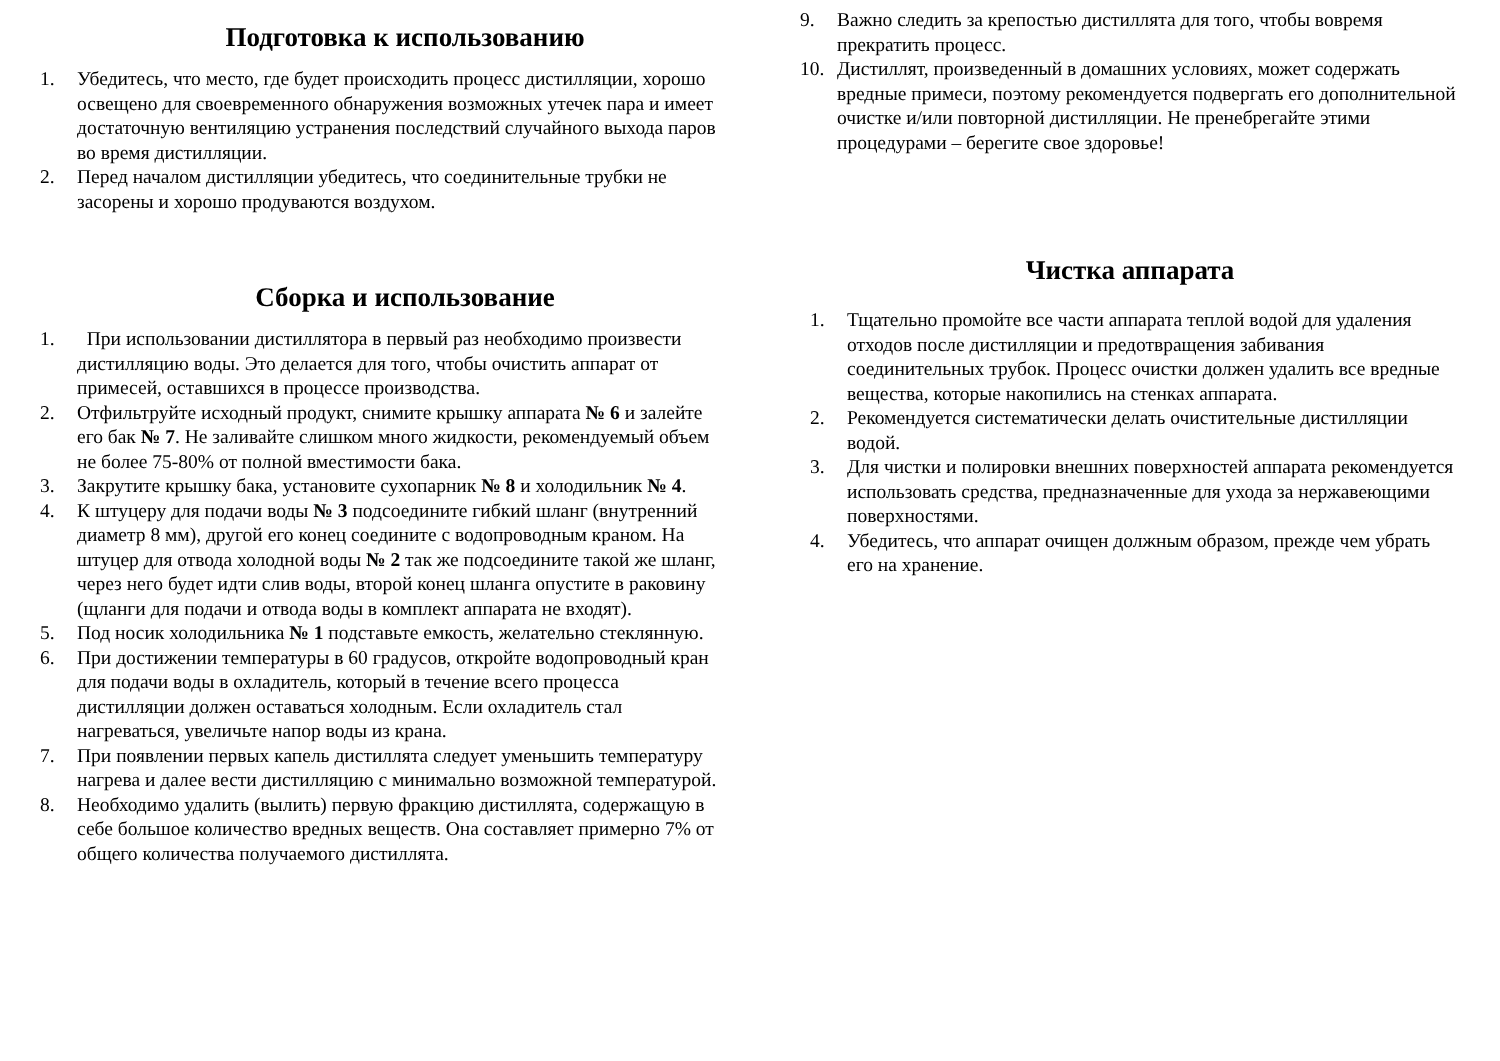Подготовка к использованию
1. Убедитесь, что место, где будет происходить процесс дистилляции, хорошо освещено для своевременного обнаружения возможных утечек пара и имеет достаточную вентиляцию устранения последствий случайного выхода паров во время дистилляции.
2. Перед началом дистилляции убедитесь, что соединительные трубки не засорены и хорошо продуваются воздухом.
Сборка и использование
1. При использовании дистиллятора в первый раз необходимо произвести дистилляцию воды. Это делается для того, чтобы очистить аппарат от примесей, оставшихся в процессе производства.
2. Отфильтруйте исходный продукт, снимите крышку аппарата № 6 и залейте его бак № 7. Не заливайте слишком много жидкости, рекомендуемый объем не более 75-80% от полной вместимости бака.
3. Закрутите крышку бака, установите сухопарник № 8 и холодильник № 4.
4. К штуцеру для подачи воды № 3 подсоедините гибкий шланг (внутренний диаметр 8 мм), другой его конец соедините с водопроводным краном. На штуцер для отвода холодной воды № 2 так же подсоедините такой же шланг, через него будет идти слив воды, второй конец шланга опустите в раковину (щланги для подачи и отвода воды в комплект аппарата не входят).
5. Под носик холодильника № 1 подставьте емкость, желательно стеклянную.
6. При достижении температуры в 60 градусов, откройте водопроводный кран для подачи воды в охладитель, который в течение всего процесса дистилляции должен оставаться холодным. Если охладитель стал нагреваться, увеличьте напор воды из крана.
7. При появлении первых капель дистиллята следует уменьшить температуру нагрева и далее вести дистилляцию с минимально возможной температурой.
8. Необходимо удалить (вылить) первую фракцию дистиллята, содержащую в себе большое количество вредных веществ. Она составляет примерно 7% от общего количества получаемого дистиллята.
9. Важно следить за крепостью дистиллята для того, чтобы вовремя прекратить процесс.
10. Дистиллят, произведенный в домашних условиях, может содержать вредные примеси, поэтому рекомендуется подвергать его дополнительной очистке и/или повторной дистилляции. Не пренебрегайте этими процедурами – берегите свое здоровье!
Чистка аппарата
1. Тщательно промойте все части аппарата теплой водой для удаления отходов после дистилляции и предотвращения забивания соединительных трубок. Процесс очистки должен удалить все вредные вещества, которые накопились на стенках аппарата.
2. Рекомендуется систематически делать очистительные дистилляции водой.
3. Для чистки и полировки внешних поверхностей аппарата рекомендуется использовать средства, предназначенные для ухода за нержавеющими поверхностями.
4. Убедитесь, что аппарат очищен должным образом, прежде чем убрать его на хранение.